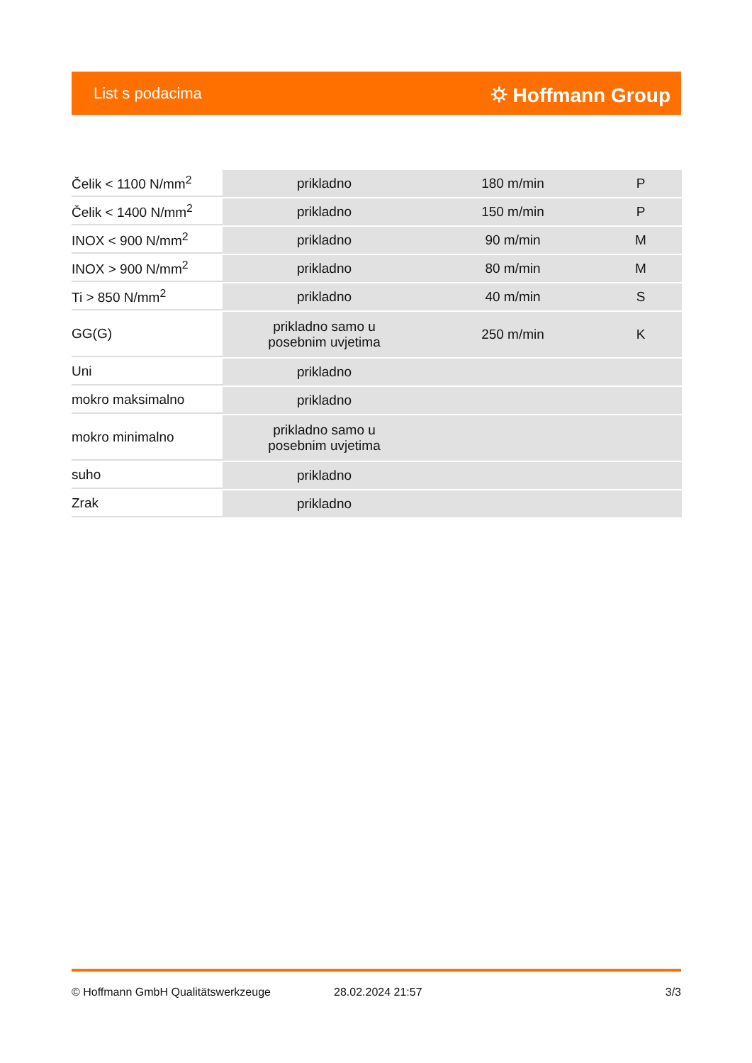List s podacima ⛭ Hoffmann Group
| Čelik < 1100 N/mm<sup>2</sup> | prikladno | 180 m/min | P |
| Čelik < 1400 N/mm<sup>2</sup> | prikladno | 150 m/min | P |
| INOX < 900 N/mm<sup>2</sup> | prikladno | 90 m/min | M |
| INOX > 900 N/mm<sup>2</sup> | prikladno | 80 m/min | M |
| Ti > 850 N/mm<sup>2</sup> | prikladno | 40 m/min | S |
| GG(G) | prikladno samo u posebnim uvjetima | 250 m/min | K |
| Uni | prikladno | | |
| mokro maksimalno | prikladno | | |
| mokro minimalno | prikladno samo u posebnim uvjetima | | |
| suho | prikladno | | |
| Zrak | prikladno | | |
© Hoffmann GmbH Qualitätswerkzeuge 28.02.2024 21:57 3/3